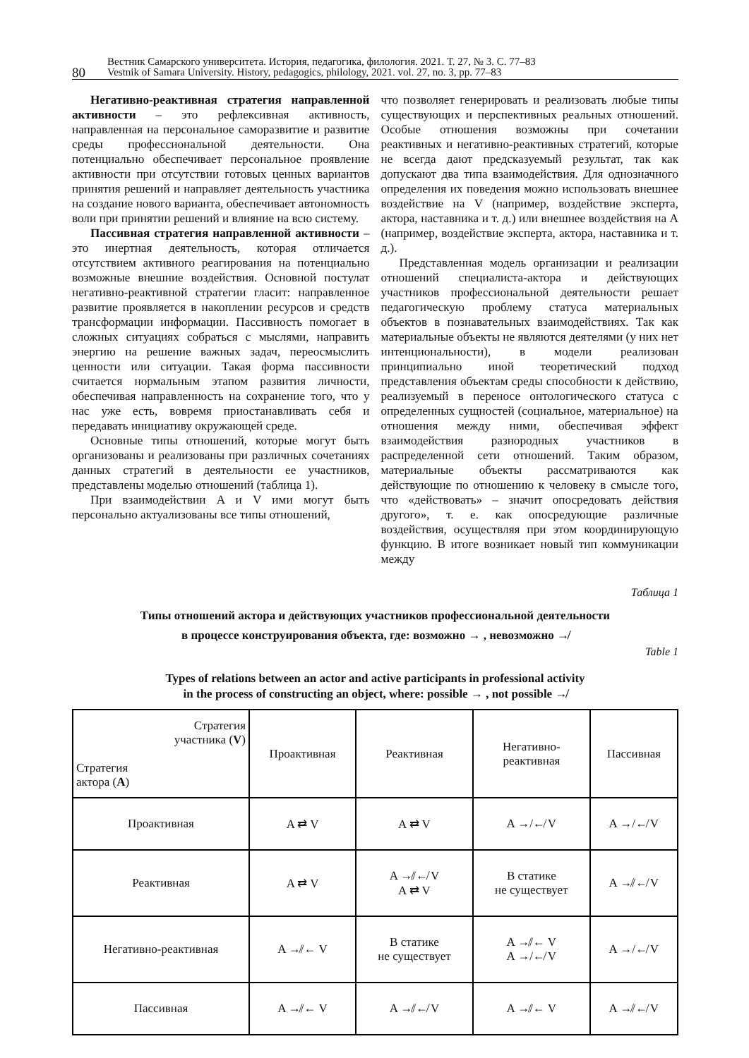80
Вестник Самарского университета. История, педагогика, филология. 2021. Т. 27, № 3. С. 77–83
Vestnik of Samara University. History, pedagogics, philology, 2021. vol. 27, no. 3, pp. 77–83
Негативно-реактивная стратегия направленной активности – это рефлексивная активность, направленная на персональное саморазвитие и развитие среды профессиональной деятельности. Она потенциально обеспечивает персональное проявление активности при отсутствии готовых ценных вариантов принятия решений и направляет деятельность участника на создание нового варианта, обеспечивает автономность воли при принятии решений и влияние на всю систему.
Пассивная стратегия направленной активности – это инертная деятельность, которая отличается отсутствием активного реагирования на потенциально возможные внешние воздействия. Основной постулат негативно-реактивной стратегии гласит: направленное развитие проявляется в накоплении ресурсов и средств трансформации информации. Пассивность помогает в сложных ситуациях собраться с мыслями, направить энергию на решение важных задач, переосмыслить ценности или ситуации. Такая форма пассивности считается нормальным этапом развития личности, обеспечивая направленность на сохранение того, что у нас уже есть, вовремя приостанавливать себя и передавать инициативу окружающей среде.
Основные типы отношений, которые могут быть организованы и реализованы при различных сочетаниях данных стратегий в деятельности ее участников, представлены моделью отношений (таблица 1).
При взаимодействии A и V ими могут быть персонально актуализованы все типы отношений,
что позволяет генерировать и реализовать любые типы существующих и перспективных реальных отношений. Особые отношения возможны при сочетании реактивных и негативно-реактивных стратегий, которые не всегда дают предсказуемый результат, так как допускают два типа взаимодействия. Для однозначного определения их поведения можно использовать внешнее воздействие на V (например, воздействие эксперта, актора, наставника и т. д.) или внешнее воздействия на A (например, воздействие эксперта, актора, наставника и т. д.).
Представленная модель организации и реализации отношений специалиста-актора и действующих участников профессиональной деятельности решает педагогическую проблему статуса материальных объектов в познавательных взаимодействиях. Так как материальные объекты не являются деятелями (у них нет интенциональности), в модели реализован принципиально иной теоретический подход представления объектам среды способности к действию, реализуемый в переносе онтологического статуса с определенных сущностей (социальное, материальное) на отношения между ними, обеспечивая эффект взаимодействия разнородных участников в распределенной сети отношений. Таким образом, материальные объекты рассматриваются как действующие по отношению к человеку в смысле того, что «действовать» – значит опосредовать действия другого», т. е. как опосредующие различные воздействия, осуществляя при этом координирующую функцию. В итоге возникает новый тип коммуникации между
Таблица 1
Типы отношений актора и действующих участников профессиональной деятельности
в процессе конструирования объекта, где: возможно → , невозможно ↛
Table 1
Types of relations between an actor and active participants in professional activity
in the process of constructing an object, where: possible → , not possible ↛
| Стратегия участника ( V ) Стратегия актора ( A ) | Проактивная | Реактивная | Негативно- реактивная | Пассивная |
| Проактивная | A ⇄ V | A ⇄ V | A →/↚ V | A →/↚ V |
| Реактивная | A ⇄ V | A ↛/↚ V A ⇄ V | В статике не существует | A ↛/↚ V |
| Негативно-реактивная | A ↛/← V | В статике не существует | A ↛/← V A →/↚ V | A →/↚ V |
| Пассивная | A ↛/← V | A ↛/↚ V | A ↛/← V | A ↛/↚ V |